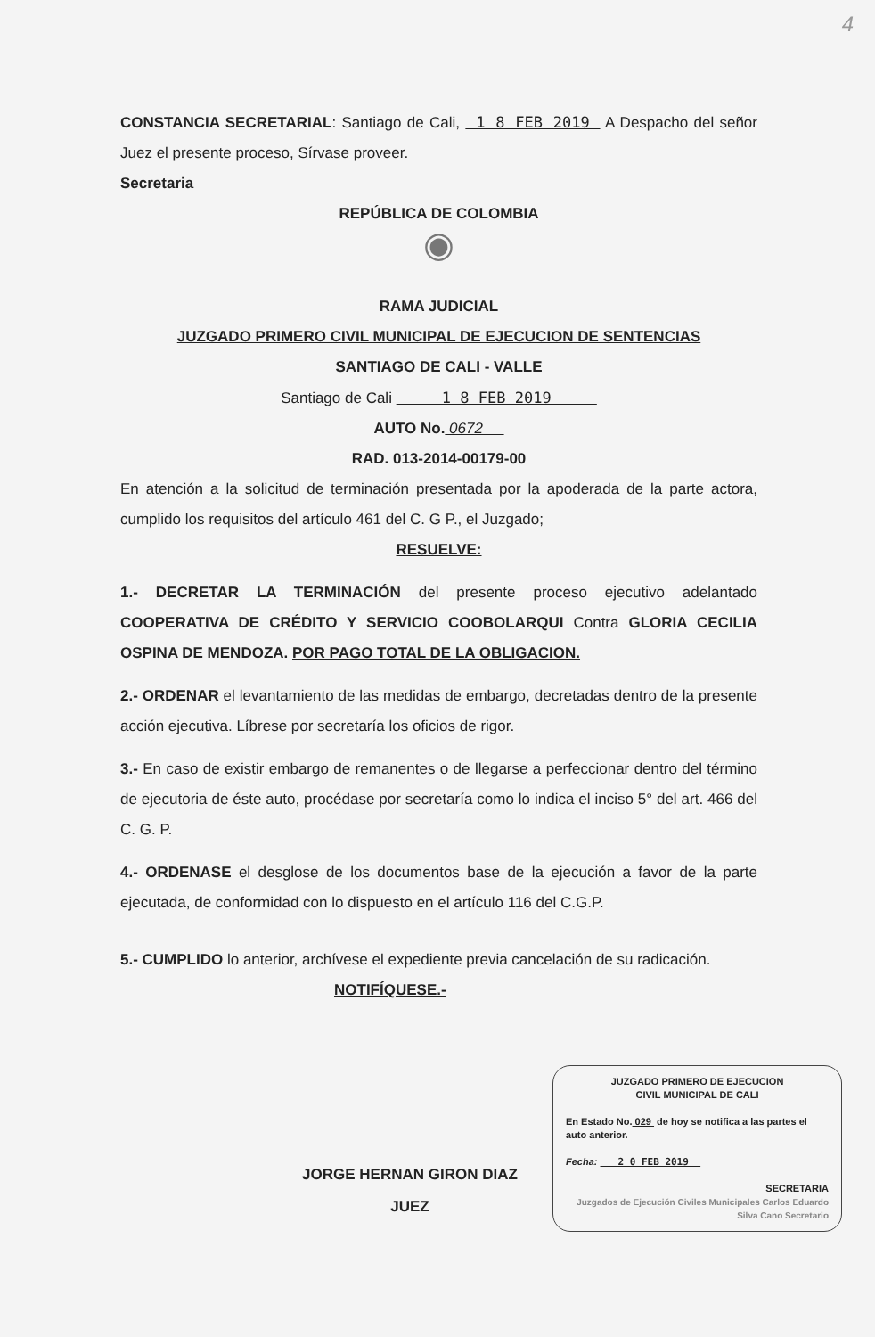4
CONSTANCIA SECRETARIAL: Santiago de Cali, 1 8 FEB 2019 A Despacho del señor Juez el presente proceso, Sírvase proveer.
Secretaria
REPÚBLICA DE COLOMBIA
◉
RAMA JUDICIAL
JUZGADO PRIMERO CIVIL MUNICIPAL DE EJECUCION DE SENTENCIAS
SANTIAGO DE CALI - VALLE
Santiago de Cali 1 8 FEB 2019
AUTO No. 0672
RAD. 013-2014-00179-00
En atención a la solicitud de terminación presentada por la apoderada de la parte actora, cumplido los requisitos del artículo 461 del C. G P., el Juzgado;
RESUELVE:
1.- DECRETAR LA TERMINACIÓN del presente proceso ejecutivo adelantado COOPERATIVA DE CRÉDITO Y SERVICIO COOBOLARQUI Contra GLORIA CECILIA OSPINA DE MENDOZA. POR PAGO TOTAL DE LA OBLIGACION.
2.- ORDENAR el levantamiento de las medidas de embargo, decretadas dentro de la presente acción ejecutiva. Líbrese por secretaría los oficios de rigor.
3.- En caso de existir embargo de remanentes o de llegarse a perfeccionar dentro del término de ejecutoria de éste auto, procédase por secretaría como lo indica el inciso 5° del art. 466 del C. G. P.
4.- ORDENASE el desglose de los documentos base de la ejecución a favor de la parte ejecutada, de conformidad con lo dispuesto en el artículo 116 del C.G.P.
5.- CUMPLIDO lo anterior, archívese el expediente previa cancelación de su radicación.
NOTIFÍQUESE.-
JUZGADO PRIMERO DE EJECUCION
CIVIL MUNICIPAL DE CALI
En Estado No. 029 de hoy se notifica a las partes el auto anterior.
Fecha: 2 0 FEB 2019
SECRETARIA
Juzgados de Ejecución Civiles Municipales Carlos Eduardo Silva Cano Secretario
JORGE HERNAN GIRON DIAZ
JUEZ